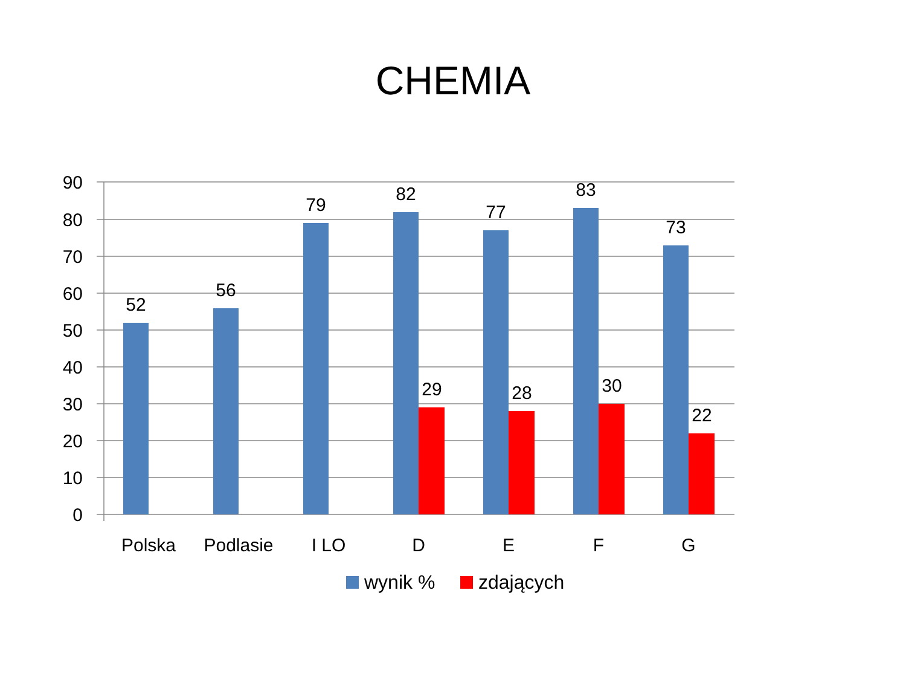CHEMIA
90
80
70
60
50
40
30
20
10
0
52
56
79
82
77
83
73
29
28
30
22
Polska
Podlasie
I LO
D
E
F
G
wynik %
zdających